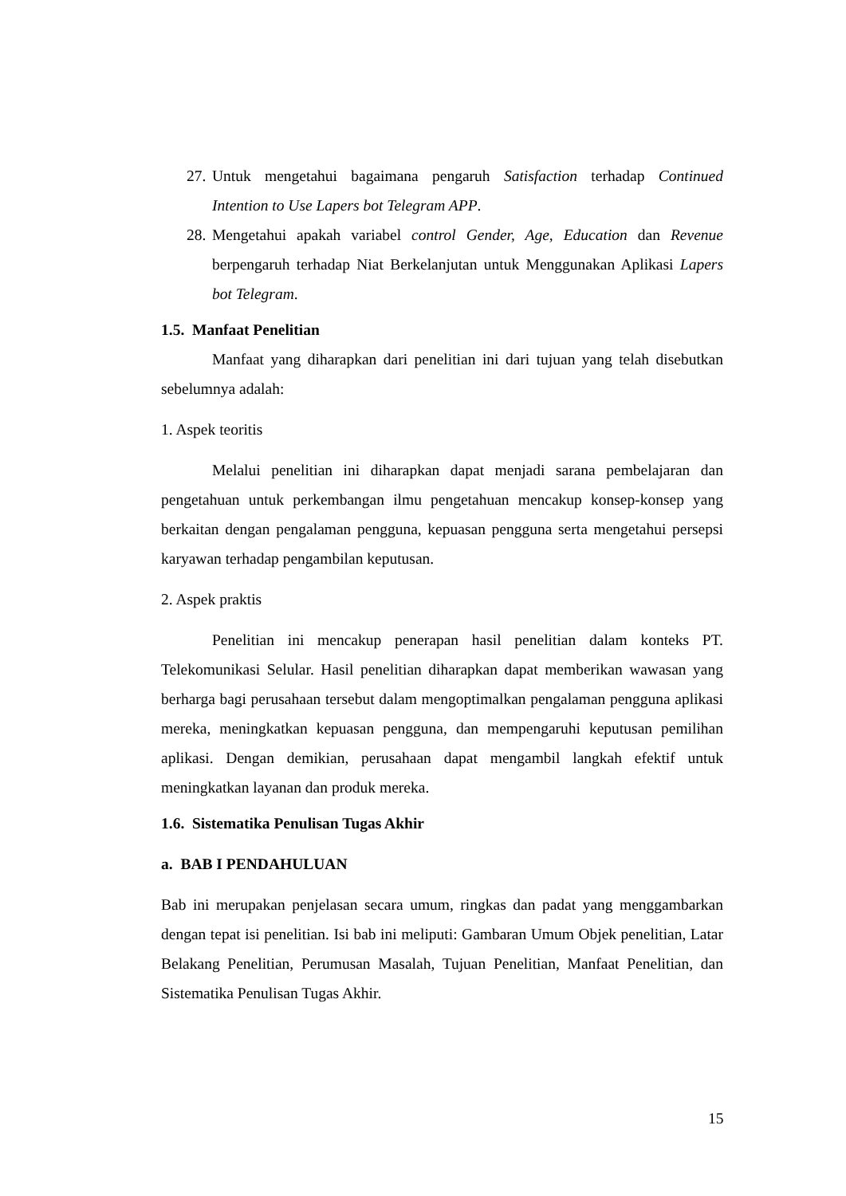27.
Untuk mengetahui bagaimana pengaruh Satisfaction terhadap Continued Intention to Use Lapers bot Telegram APP.
28.
Mengetahui apakah variabel control Gender, Age, Education dan Revenue berpengaruh terhadap Niat Berkelanjutan untuk Menggunakan Aplikasi Lapers bot Telegram.
1.5. Manfaat Penelitian
Manfaat yang diharapkan dari penelitian ini dari tujuan yang telah disebutkan sebelumnya adalah:
1. Aspek teoritis
Melalui penelitian ini diharapkan dapat menjadi sarana pembelajaran dan pengetahuan untuk perkembangan ilmu pengetahuan mencakup konsep-konsep yang berkaitan dengan pengalaman pengguna, kepuasan pengguna serta mengetahui persepsi karyawan terhadap pengambilan keputusan.
2. Aspek praktis
Penelitian ini mencakup penerapan hasil penelitian dalam konteks PT. Telekomunikasi Selular. Hasil penelitian diharapkan dapat memberikan wawasan yang berharga bagi perusahaan tersebut dalam mengoptimalkan pengalaman pengguna aplikasi mereka, meningkatkan kepuasan pengguna, dan mempengaruhi keputusan pemilihan aplikasi. Dengan demikian, perusahaan dapat mengambil langkah efektif untuk meningkatkan layanan dan produk mereka.
1.6. Sistematika Penulisan Tugas Akhir
a. BAB I PENDAHULUAN
Bab ini merupakan penjelasan secara umum, ringkas dan padat yang menggambarkan dengan tepat isi penelitian. Isi bab ini meliputi: Gambaran Umum Objek penelitian, Latar Belakang Penelitian, Perumusan Masalah, Tujuan Penelitian, Manfaat Penelitian, dan Sistematika Penulisan Tugas Akhir.
15